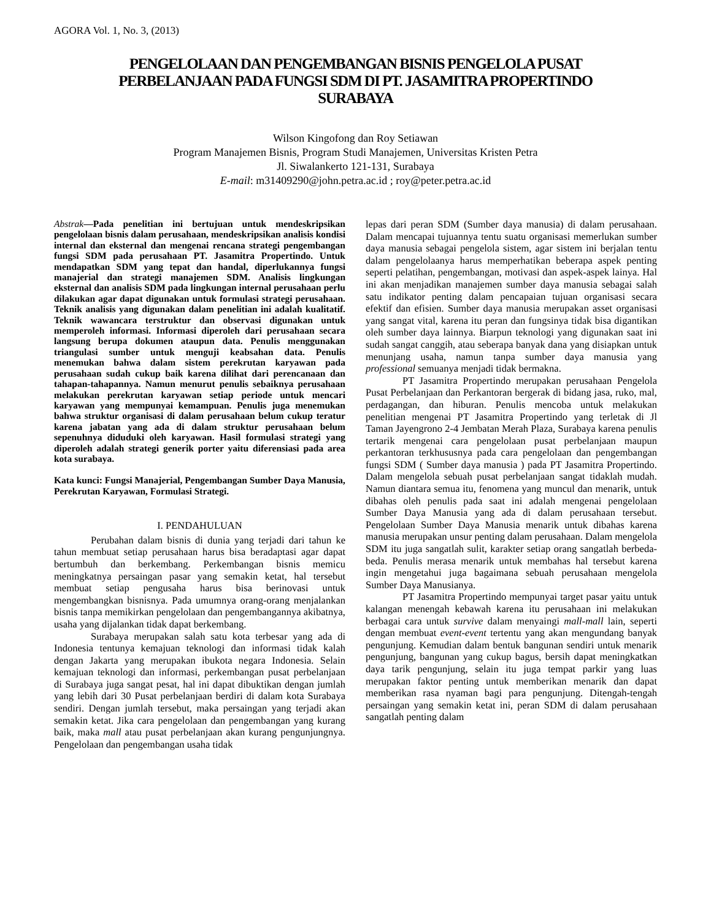AGORA Vol. 1, No. 3, (2013)
PENGELOLAAN DAN PENGEMBANGAN BISNIS PENGELOLA PUSAT PERBELANJAAN PADA FUNGSI SDM DI PT. JASAMITRA PROPERTINDO SURABAYA
Wilson Kingofong dan Roy Setiawan
Program Manajemen Bisnis, Program Studi Manajemen, Universitas Kristen Petra
Jl. Siwalankerto 121-131, Surabaya
E-mail: m31409290@john.petra.ac.id ; roy@peter.petra.ac.id
Abstrak—Pada penelitian ini bertujuan untuk mendeskripsikan pengelolaan bisnis dalam perusahaan, mendeskripsikan analisis kondisi internal dan eksternal dan mengenai rencana strategi pengembangan fungsi SDM pada perusahaan PT. Jasamitra Propertindo. Untuk mendapatkan SDM yang tepat dan handal, diperlukannya fungsi manajerial dan strategi manajemen SDM. Analisis lingkungan eksternal dan analisis SDM pada lingkungan internal perusahaan perlu dilakukan agar dapat digunakan untuk formulasi strategi perusahaan. Teknik analisis yang digunakan dalam penelitian ini adalah kualitatif. Teknik wawancara terstruktur dan observasi digunakan untuk memperoleh informasi. Informasi diperoleh dari perusahaan secara langsung berupa dokumen ataupun data. Penulis menggunakan triangulasi sumber untuk menguji keabsahan data. Penulis menemukan bahwa dalam sistem perekrutan karyawan pada perusahaan sudah cukup baik karena dilihat dari perencanaan dan tahapan-tahapannya. Namun menurut penulis sebaiknya perusahaan melakukan perekrutan karyawan setiap periode untuk mencari karyawan yang mempunyai kemampuan. Penulis juga menemukan bahwa struktur organisasi di dalam perusahaan belum cukup teratur karena jabatan yang ada di dalam struktur perusahaan belum sepenuhnya diduduki oleh karyawan. Hasil formulasi strategi yang diperoleh adalah strategi generik porter yaitu diferensiasi pada area kota surabaya.
Kata kunci: Fungsi Manajerial, Pengembangan Sumber Daya Manusia, Perekrutan Karyawan, Formulasi Strategi.
I. PENDAHULUAN
Perubahan dalam bisnis di dunia yang terjadi dari tahun ke tahun membuat setiap perusahaan harus bisa beradaptasi agar dapat bertumbuh dan berkembang. Perkembangan bisnis memicu meningkatnya persaingan pasar yang semakin ketat, hal tersebut membuat setiap pengusaha harus bisa berinovasi untuk mengembangkan bisnisnya. Pada umumnya orang-orang menjalankan bisnis tanpa memikirkan pengelolaan dan pengembangannya akibatnya, usaha yang dijalankan tidak dapat berkembang.
Surabaya merupakan salah satu kota terbesar yang ada di Indonesia tentunya kemajuan teknologi dan informasi tidak kalah dengan Jakarta yang merupakan ibukota negara Indonesia. Selain kemajuan teknologi dan informasi, perkembangan pusat perbelanjaan di Surabaya juga sangat pesat, hal ini dapat dibuktikan dengan jumlah yang lebih dari 30 Pusat perbelanjaan berdiri di dalam kota Surabaya sendiri. Dengan jumlah tersebut, maka persaingan yang terjadi akan semakin ketat. Jika cara pengelolaan dan pengembangan yang kurang baik, maka mall atau pusat perbelanjaan akan kurang pengunjungnya. Pengelolaan dan pengembangan usaha tidak
lepas dari peran SDM (Sumber daya manusia) di dalam perusahaan. Dalam mencapai tujuannya tentu suatu organisasi memerlukan sumber daya manusia sebagai pengelola sistem, agar sistem ini berjalan tentu dalam pengelolaanya harus memperhatikan beberapa aspek penting seperti pelatihan, pengembangan, motivasi dan aspek-aspek lainya. Hal ini akan menjadikan manajemen sumber daya manusia sebagai salah satu indikator penting dalam pencapaian tujuan organisasi secara efektif dan efisien. Sumber daya manusia merupakan asset organisasi yang sangat vital, karena itu peran dan fungsinya tidak bisa digantikan oleh sumber daya lainnya. Biarpun teknologi yang digunakan saat ini sudah sangat canggih, atau seberapa banyak dana yang disiapkan untuk menunjang usaha, namun tanpa sumber daya manusia yang professional semuanya menjadi tidak bermakna.
PT Jasamitra Propertindo merupakan perusahaan Pengelola Pusat Perbelanjaan dan Perkantoran bergerak di bidang jasa, ruko, mal, perdagangan, dan hiburan. Penulis mencoba untuk melakukan penelitian mengenai PT Jasamitra Propertindo yang terletak di Jl Taman Jayengrono 2-4 Jembatan Merah Plaza, Surabaya karena penulis tertarik mengenai cara pengelolaan pusat perbelanjaan maupun perkantoran terkhususnya pada cara pengelolaan dan pengembangan fungsi SDM ( Sumber daya manusia ) pada PT Jasamitra Propertindo. Dalam mengelola sebuah pusat perbelanjaan sangat tidaklah mudah. Namun diantara semua itu, fenomena yang muncul dan menarik, untuk dibahas oleh penulis pada saat ini adalah mengenai pengelolaan Sumber Daya Manusia yang ada di dalam perusahaan tersebut. Pengelolaan Sumber Daya Manusia menarik untuk dibahas karena manusia merupakan unsur penting dalam perusahaan. Dalam mengelola SDM itu juga sangatlah sulit, karakter setiap orang sangatlah berbeda-beda. Penulis merasa menarik untuk membahas hal tersebut karena ingin mengetahui juga bagaimana sebuah perusahaan mengelola Sumber Daya Manusianya.
PT Jasamitra Propertindo mempunyai target pasar yaitu untuk kalangan menengah kebawah karena itu perusahaan ini melakukan berbagai cara untuk survive dalam menyaingi mall-mall lain, seperti dengan membuat event-event tertentu yang akan mengundang banyak pengunjung. Kemudian dalam bentuk bangunan sendiri untuk menarik pengunjung, bangunan yang cukup bagus, bersih dapat meningkatkan daya tarik pengunjung, selain itu juga tempat parkir yang luas merupakan faktor penting untuk memberikan menarik dan dapat memberikan rasa nyaman bagi para pengunjung. Ditengah-tengah persaingan yang semakin ketat ini, peran SDM di dalam perusahaan sangatlah penting dalam